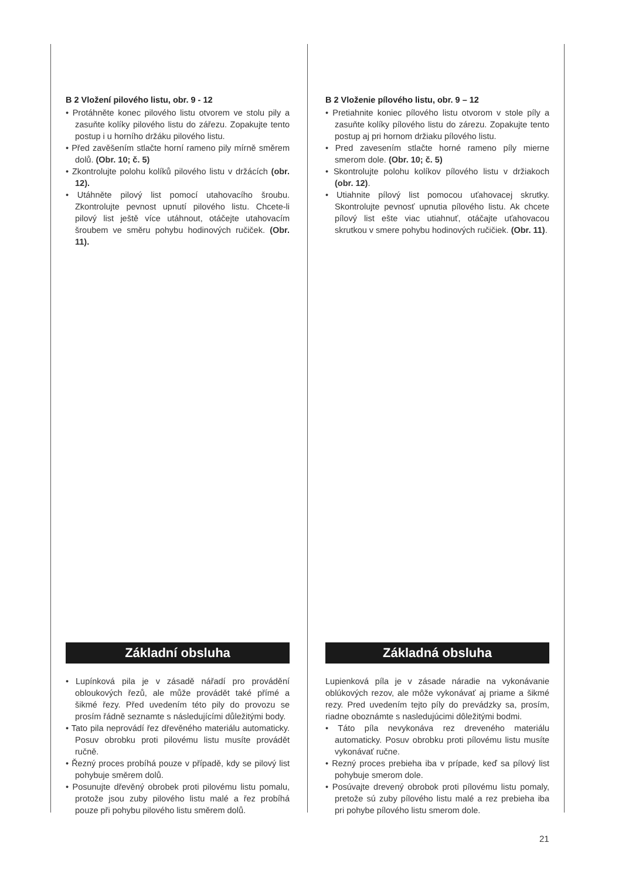B 2 Vložení pilového listu, obr. 9 - 12
• Protáhněte konec pilového listu otvorem ve stolu pily a zasuňte kolíky pilového listu do zářezu. Zopakujte tento postup i u horního držáku pilového listu.
• Před zavěšením stlačte horní rameno pily mírně směrem dolů. (Obr. 10; č. 5)
• Zkontrolujte polohu kolíků pilového listu v držácích (obr. 12).
• Utáhněte pilový list pomocí utahovacího šroubu. Zkontrolujte pevnost upnutí pilového listu. Chcete-li pilový list ještě více utáhnout, otáčejte utahovacím šroubem ve směru pohybu hodinových ručiček. (Obr. 11).
B 2 Vloženie pílového listu, obr. 9 – 12
• Pretiahnite koniec pílového listu otvorom v stole píly a zasuňte kolíky pílového listu do zárezu. Zopakujte tento postup aj pri hornom držiaku pílového listu.
• Pred zavesením stlačte horné rameno píly mierne smerom dole. (Obr. 10; č. 5)
• Skontrolujte polohu kolíkov pílového listu v držiakoch (obr. 12).
• Utiahnite pílový list pomocou uťahovacej skrutky. Skontrolujte pevnosť upnutia pílového listu. Ak chcete pílový list ešte viac utiahnuť, otáčajte uťahovacou skrutkou v smere pohybu hodinových ručičiek. (Obr. 11).
Základní obsluha
• Lupínková pila je v zásadě nářadí pro provádění obloukových řezů, ale může provádět také přímé a šikmé řezy. Před uvedením této pily do provozu se prosím řádně seznamte s následujícími důležitými body.
• Tato pila neprovádí řez dřevěného materiálu automaticky. Posuv obrobku proti pilovému listu musíte provádět ručně.
• Řezný proces probíhá pouze v případě, kdy se pilový list pohybuje směrem dolů.
• Posunujte dřevěný obrobek proti pilovému listu pomalu, protože jsou zuby pilového listu malé a řez probíhá pouze při pohybu pilového listu směrem dolů.
Základná obsluha
Lupienková píla je v zásade náradie na vykonávanie oblúkových rezov, ale môže vykonávať aj priame a šikmé rezy. Pred uvedením tejto píly do prevádzky sa, prosím, riadne oboznámte s nasledujúcimi dôležitými bodmi.
• Táto píla nevykonáva rez dreveného materiálu automaticky. Posuv obrobku proti pílovému listu musíte vykonávať ručne.
• Rezný proces prebieha iba v prípade, keď sa pílový list pohybuje smerom dole.
• Posúvajte drevený obrobok proti pílovému listu pomaly, pretože sú zuby pílového listu malé a rez prebieha iba pri pohybe pílového listu smerom dole.
21